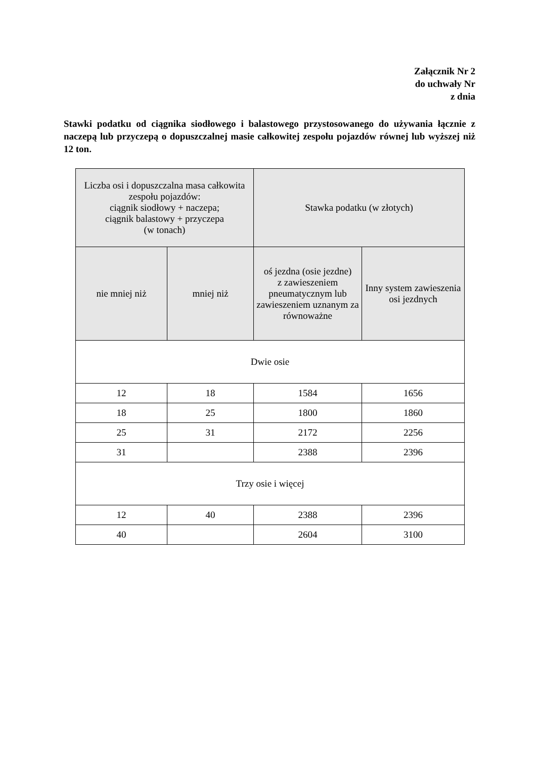Załącznik Nr 2
do uchwały Nr
z dnia
Stawki podatku od ciągnika siodłowego i balastowego przystosowanego do używania łącznie z naczepą lub przyczepą o dopuszczalnej masie całkowitej zespołu pojazdów równej lub wyższej niż 12 ton.
| Liczba osi i dopuszczalna masa całkowita zespołu pojazdów: ciągnik siodłowy + naczepa; ciągnik balastowy + przyczepa (w tonach) | | Stawka podatku (w złotych) | |
| --- | --- | --- | --- |
| nie mniej niż | mniej niż | oś jezdna (osie jezdne) z zawieszeniem pneumatycznym lub zawieszeniem uznanym za równoważne | Inny system zawieszenia osi jezdnych |
| Dwie osie | | | |
| 12 | 18 | 1584 | 1656 |
| 18 | 25 | 1800 | 1860 |
| 25 | 31 | 2172 | 2256 |
| 31 | | 2388 | 2396 |
| Trzy osie i więcej | | | |
| 12 | 40 | 2388 | 2396 |
| 40 | | 2604 | 3100 |